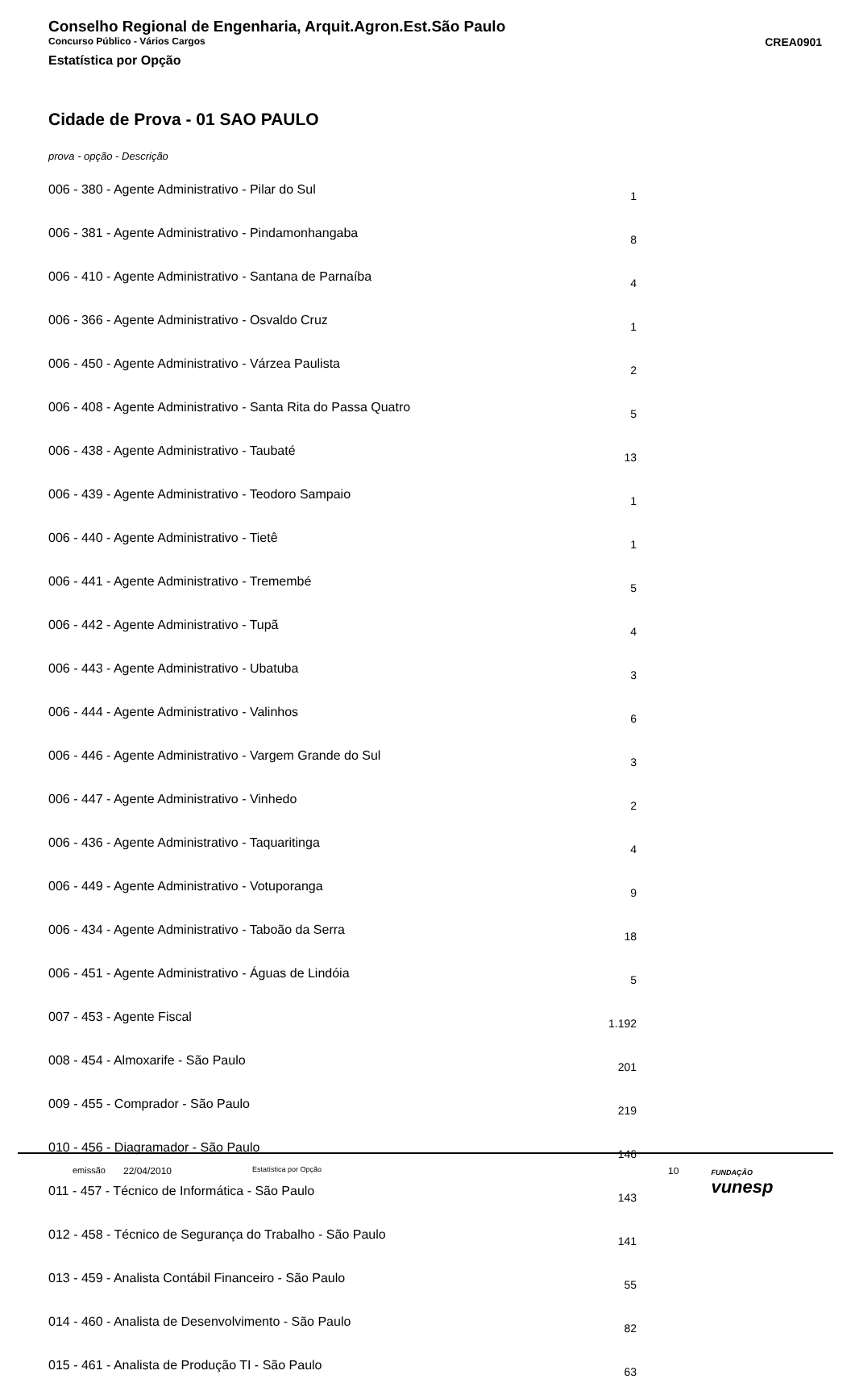Conselho Regional de Engenharia, Arquit.Agron.Est.São Paulo
Concurso Público - Vários Cargos CREA0901
Estatística por Opção
Cidade de Prova - 01 SAO PAULO
prova - opção - Descrição
| 006 - 380 - Agente Administrativo - Pilar do Sul | 1 |
| 006 - 381 - Agente Administrativo - Pindamonhangaba | 8 |
| 006 - 410 - Agente Administrativo - Santana de Parnaíba | 4 |
| 006 - 366 - Agente Administrativo - Osvaldo Cruz | 1 |
| 006 - 450 - Agente Administrativo - Várzea Paulista | 2 |
| 006 - 408 - Agente Administrativo - Santa Rita do Passa Quatro | 5 |
| 006 - 438 - Agente Administrativo - Taubaté | 13 |
| 006 - 439 - Agente Administrativo - Teodoro Sampaio | 1 |
| 006 - 440 - Agente Administrativo - Tietê | 1 |
| 006 - 441 - Agente Administrativo - Tremembé | 5 |
| 006 - 442 - Agente Administrativo - Tupã | 4 |
| 006 - 443 - Agente Administrativo - Ubatuba | 3 |
| 006 - 444 - Agente Administrativo - Valinhos | 6 |
| 006 - 446 - Agente Administrativo - Vargem Grande do Sul | 3 |
| 006 - 447 - Agente Administrativo - Vinhedo | 2 |
| 006 - 436 - Agente Administrativo - Taquaritinga | 4 |
| 006 - 449 - Agente Administrativo - Votuporanga | 9 |
| 006 - 434 - Agente Administrativo - Taboão da Serra | 18 |
| 006 - 451 - Agente Administrativo - Águas de Lindóia | 5 |
| 007 - 453 - Agente Fiscal | 1.192 |
| 008 - 454 - Almoxarife - São Paulo | 201 |
| 009 - 455 - Comprador - São Paulo | 219 |
| 010 - 456 - Diagramador - São Paulo | 146 |
| 011 - 457 - Técnico de Informática - São Paulo | 143 |
| 012 - 458 - Técnico de Segurança do Trabalho - São Paulo | 141 |
| 013 - 459 - Analista Contábil Financeiro - São Paulo | 55 |
| 014 - 460 - Analista de Desenvolvimento - São Paulo | 82 |
| 015 - 461 - Analista de Produção TI - São Paulo | 63 |
emissão 22/04/2010 Estatística por Opção 10 FUNDAÇÃO
vunesp